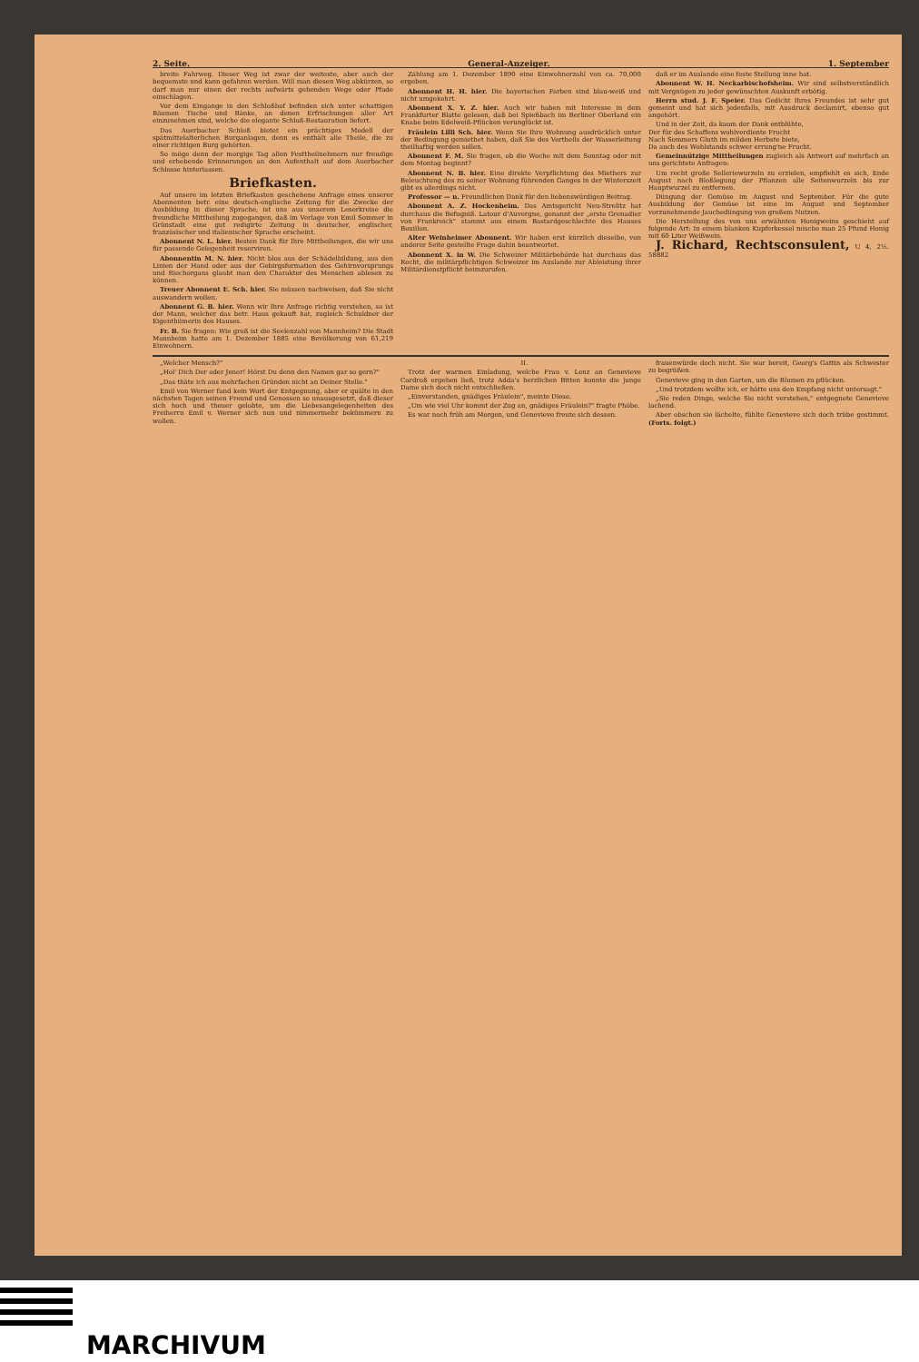2. Seite. General-Anzeiger. 1. September
breite Fahrweg. Dieser Weg ist zwar der weiteste, aber auch der bequemste und kann gefahren werden. Will man diesen Weg abkürzen, so darf man nur einen der rechts aufwärts gehenden Wege oder Pfade einschlagen.
Vor dem Eingange in den Schloßhof befinden sich unter schattigen Bäumen Tische und Bänke, an denen Erfrischungen aller Art einzunehmen sind, welche die elegante Schloß-Restauration liefert.
Das Auerbacher Schloß bietet ein prächtiges Modell der spätmittelalterlichen Burganlagen, denn es enthält alle Theile, die zu einer richtigen Burg gehörten.
So möge denn der morgige Tag allen Festtheilnehmern nur freudige und erhebende Erinnerungen an den Aufenthalt auf dem Auerbacher Schlosse hinterlassen.
Briefkasten.
Auf unsere im letzten Briefkasten geschehene Anfrage eines unserer Abonnenten betr. eine deutsch-englische Zeitung für die Zwecke der Ausbildung in dieser Sprache, ist uns aus unserem Leserkreise die freundliche Mittheilung zugegangen, daß im Verlage von Emil Sommer in Grünstadt eine gut redigirte Zeitung in deutscher, englischer, französischer und italienischer Sprache erscheint.
Abonnent N. L. hier. Besten Dank für Ihre Mittheilungen, die wir uns für passende Gelegenheit reserviren.
Abonnentin M. N. hier. Nicht blos aus der Schädelbildung, aus den Linien der Hand oder aus der Gebirgsformation des Gehirnvorsprungs und Riechorgans glaubt man den Charakter des Menschen ablesen zu können.
Treuer Abonnent E. Sch. hier. Sie müssen nachweisen, daß Sie nicht auswandern wollen.
Abonnent G. B. hier. Wenn wir Ihre Anfrage richtig verstehen, so ist der Mann, welcher das betr. Haus gekauft hat, zugleich Schuldner der Eigenthümerin des Hauses.
Fr. B. Sie fragen: Wie groß ist die Seelenzahl von Mannheim? Die Stadt Mannheim hatte am 1. Dezember 1885 eine Bevölkerung von 61,219 Einwohnern.
Zählung am 1. Dezember 1890 eine Einwohnerzahl von ca. 70,000 ergeben.
Abonnent H. H. hier. Die bayerischen Farben sind blau-weiß und nicht umgekehrt.
Abonnent X. Y. Z. hier. Auch wir haben mit Interesse in dem Frankfurter Blatte gelesen, daß bei Spießbach im Berliner Oberland ein Knabe beim Edelweiß-Pflücken verunglückt ist.
Fräulein Lilli Sch. hier. Wenn Sie Ihre Wohnung ausdrücklich unter der Bedingung gemiethet haben, daß Sie des Vortheils der Wasserleitung theilhaftig werden sollen.
Abonnent F. M. Sie fragen, ob die Woche mit dem Sonntag oder mit dem Montag beginnt?
Abonnent N. B. hier. Eine direkte Verpflichtung des Miethers zur Beleuchtung des zu seiner Wohnung führenden Ganges in der Winterszeit gibt es allerdings nicht.
Professor — n. Freundlichen Dank für den liebenswürdigen Beitrag.
Abonnent A. Z. Hockenheim. Das Amtsgericht Neu-Strelitz hat durchaus die Befugniß. Latour d'Auvergne, genannt der „erste Grenadier von Frankreich" stammt aus einem Bastardgeschlechte des Hauses Bouillon.
Alter Weinheimer Abonnent. Wir haben erst kürzlich dieselbe, von anderer Seite gestellte Frage dahin beantwortet.
Abonnent X. in W. Die Schweizer Militärbehörde hat durchaus das Recht, die militärpflichtigen Schweizer im Auslande zur Ableistung ihrer Militärdienstpflicht heimzurufen.
daß er im Auslande eine feste Stellung inne hat.
Abonnent W. H. Neckarbischofsheim. Wir sind selbstverständlich mit Vergnügen zu jeder gewünschten Auskunft erbötig.
Herrn stud. J. F. Speier. Das Gedicht Ihres Freundes ist sehr gut gemeint und hat sich jedenfalls, mit Ausdruck declamirt, ebenso gut angehört.
Und in der Zeit, da kaum der Dank entblühte,
Der für des Schaffens wohlverdiente Frucht
Nach Sommers Gluth im milden Herbste biete,
Da auch des Wohlstands schwer errung'ne Frucht.
Gemeinnützige Mittheilungen zugleich als Antwort auf mehrfach an uns gerichtete Anfragen:
Um recht große Selleriewurzeln zu erzielen, empfiehlt es sich, Ende August nach Bloßlegung der Pflanzen alle Seitenwurzeln bis zur Hauptwurzel zu entfernen.
Düngung der Gemüse im August und September. Für die gute Ausbildung der Gemüse ist eine im August und September vorzunehmende Jauchedüngung von großem Nutzen.
Die Herstellung des von uns erwähnten Honigweins geschieht auf folgende Art: In einem blanken Kupferkessel mische man 25 Pfund Honig mit 60 Liter Weißwein.
J. Richard, Rechtsconsulent, U 4, 2½. 58882
„Welcher Mensch?"
„Hol' Dich Der oder Jener! Hörst Du denn den Namen gar so gern?"
„Das thäte ich aus mehrfachen Gründen nicht an Deiner Stelle."
Emil von Werner fand kein Wort der Entgegnung, aber er quälte in den nächsten Tagen seinen Freund und Genossen so unausgesetzt, daß dieser sich hoch und theuer gelobte, um die Liebesangelegenheiten des Freiherrn Emil v. Werner sich nun und nimmermehr bekümmern zu wollen.
II.
Trotz der warmen Einladung, welche Frau v. Lenz an Genevieve Cardroß ergehen ließ, trotz Adda's herzlichen Bitten konnte die junge Dame sich doch nicht entschließen.
„Einverstanden, gnädiges Fräulein", meinte Diese.
„Um wie viel Uhr kommt der Zug an, gnädiges Fräulein?" fragte Phöbe.
Es war noch früh am Morgen, und Genevieve freute sich dessen.
frauenwürde doch nicht. Sie war bereit, Georg's Gattin als Schwester zu begrüßen.
Genevieve ging in den Garten, um die Blumen zu pflücken.
„Und trotzdem wollte ich, er hätte uns den Empfang nicht untersagt."
„Sie reden Dinge, welche Sie nicht verstehen," entgegnete Genevieve lachend.
Aber obschon sie lächelte, fühlte Genevieve sich doch trübe gestimmt. (Forts. folgt.)
MARCHIVUM